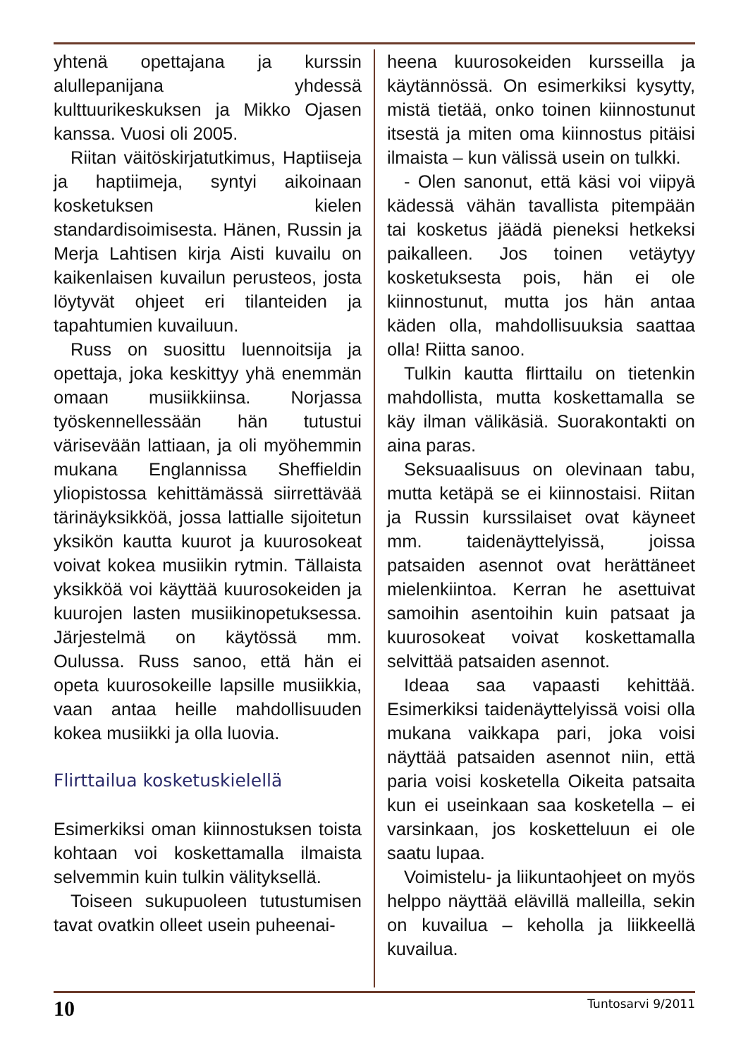yhtenä opettajana ja kurssin alullepanijana yhdessä kulttuurikeskuksen ja Mikko Ojasen kanssa. Vuosi oli 2005.
Riitan väitöskirjatutkimus, Haptiiseja ja haptiimeja, syntyi aikoinaan kosketuksen kielen standardisoimisesta. Hänen, Russin ja Merja Lahtisen kirja Aisti kuvailu on kaikenlaisen kuvailun perusteos, josta löytyvät ohjeet eri tilanteiden ja tapahtumien kuvailuun.
Russ on suosittu luennoitsija ja opettaja, joka keskittyy yhä enemmän omaan musiikkiinsa. Norjassa työskennellessään hän tutustui värisevään lattiaan, ja oli myöhemmin mukana Englannissa Sheffieldin yliopistossa kehittämässä siirrettävää tärinäyksikköä, jossa lattialle sijoitetun yksikön kautta kuurot ja kuurosokeat voivat kokea musiikin rytmin. Tällaista yksikköä voi käyttää kuurosokeiden ja kuurojen lasten musiikinopetuksessa. Järjestelmä on käytössä mm. Oulussa. Russ sanoo, että hän ei opeta kuurosokeille lapsille musiikkia, vaan antaa heille mahdollisuuden kokea musiikki ja olla luovia.
Flirttailua kosketuskielellä
Esimerkiksi oman kiinnostuksen toista kohtaan voi koskettamalla ilmaista selvemmin kuin tulkin välityksellä.
Toiseen sukupuoleen tutustumisen tavat ovatkin olleet usein puheenai-
heena kuurosokeiden kursseilla ja käytännössä. On esimerkiksi kysytty, mistä tietää, onko toinen kiinnostunut itsestä ja miten oma kiinnostus pitäisi ilmaista – kun välissä usein on tulkki.
- Olen sanonut, että käsi voi viipyä kädessä vähän tavallista pitempään tai kosketus jäädä pieneksi hetkeksi paikalleen. Jos toinen vetäytyy kosketuksesta pois, hän ei ole kiinnostunut, mutta jos hän antaa käden olla, mahdollisuuksia saattaa olla! Riitta sanoo.
Tulkin kautta flirttailu on tietenkin mahdollista, mutta koskettamalla se käy ilman välikäsiä. Suorakontakti on aina paras.
Seksuaalisuus on olevinaan tabu, mutta ketäpä se ei kiinnostaisi. Riitan ja Russin kurssilaiset ovat käyneet mm. taidenäyttelyissä, joissa patsaiden asennot ovat herättäneet mielenkiintoa. Kerran he asettuivat samoihin asentoihin kuin patsaat ja kuurosokeat voivat koskettamalla selvittää patsaiden asennot.
Ideaa saa vapaasti kehittää. Esimerkiksi taidenäyttelyissä voisi olla mukana vaikkapa pari, joka voisi näyttää patsaiden asennot niin, että paria voisi kosketella Oikeita patsaita kun ei useinkaan saa kosketella – ei varsinkaan, jos koskettelu­un ei ole saatu lupaa.
Voimistelu- ja liikuntaohjeet on myös helppo näyttää elävillä malleilla, sekin on kuvailua – keholla ja liikkeellä kuvailua.
10 Tuntosarvi 9/2011